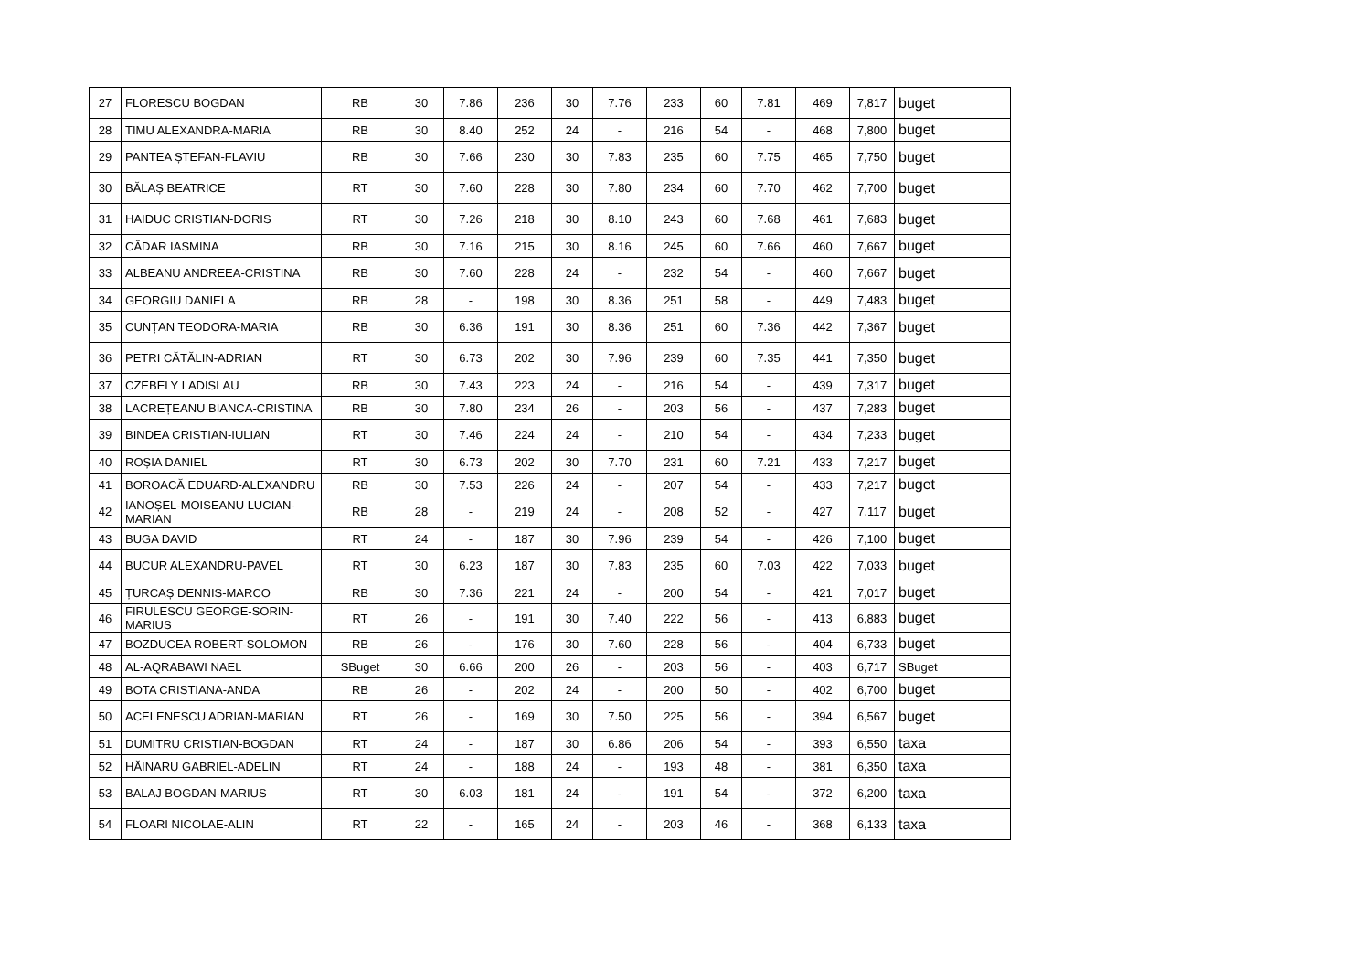| 27 | FLORESCU BOGDAN | RB | 30 | 7.86 | 236 | 30 | 7.76 | 233 | 60 | 7.81 | 469 | 7,817 | buget |
| 28 | TIMU ALEXANDRA-MARIA | RB | 30 | 8.40 | 252 | 24 | - | 216 | 54 | - | 468 | 7,800 | buget |
| 29 | PANTEA ȘTEFAN-FLAVIU | RB | 30 | 7.66 | 230 | 30 | 7.83 | 235 | 60 | 7.75 | 465 | 7,750 | buget |
| 30 | BĂLAȘ BEATRICE | RT | 30 | 7.60 | 228 | 30 | 7.80 | 234 | 60 | 7.70 | 462 | 7,700 | buget |
| 31 | HAIDUC CRISTIAN-DORIS | RT | 30 | 7.26 | 218 | 30 | 8.10 | 243 | 60 | 7.68 | 461 | 7,683 | buget |
| 32 | CĂDAR IASMINA | RB | 30 | 7.16 | 215 | 30 | 8.16 | 245 | 60 | 7.66 | 460 | 7,667 | buget |
| 33 | ALBEANU ANDREEA-CRISTINA | RB | 30 | 7.60 | 228 | 24 | - | 232 | 54 | - | 460 | 7,667 | buget |
| 34 | GEORGIU DANIELA | RB | 28 | - | 198 | 30 | 8.36 | 251 | 58 | - | 449 | 7,483 | buget |
| 35 | CUNȚAN TEODORA-MARIA | RB | 30 | 6.36 | 191 | 30 | 8.36 | 251 | 60 | 7.36 | 442 | 7,367 | buget |
| 36 | PETRI CĂTĂLIN-ADRIAN | RT | 30 | 6.73 | 202 | 30 | 7.96 | 239 | 60 | 7.35 | 441 | 7,350 | buget |
| 37 | CZEBELY LADISLAU | RB | 30 | 7.43 | 223 | 24 | - | 216 | 54 | - | 439 | 7,317 | buget |
| 38 | LACREȚEANU BIANCA-CRISTINA | RB | 30 | 7.80 | 234 | 26 | - | 203 | 56 | - | 437 | 7,283 | buget |
| 39 | BINDEA CRISTIAN-IULIAN | RT | 30 | 7.46 | 224 | 24 | - | 210 | 54 | - | 434 | 7,233 | buget |
| 40 | ROȘIA DANIEL | RT | 30 | 6.73 | 202 | 30 | 7.70 | 231 | 60 | 7.21 | 433 | 7,217 | buget |
| 41 | BOROACĂ EDUARD-ALEXANDRU | RB | 30 | 7.53 | 226 | 24 | - | 207 | 54 | - | 433 | 7,217 | buget |
| 42 | IANOȘEL-MOISEANU LUCIAN-MARIAN | RB | 28 | - | 219 | 24 | - | 208 | 52 | - | 427 | 7,117 | buget |
| 43 | BUGA DAVID | RT | 24 | - | 187 | 30 | 7.96 | 239 | 54 | - | 426 | 7,100 | buget |
| 44 | BUCUR ALEXANDRU-PAVEL | RT | 30 | 6.23 | 187 | 30 | 7.83 | 235 | 60 | 7.03 | 422 | 7,033 | buget |
| 45 | ȚURCAȘ DENNIS-MARCO | RB | 30 | 7.36 | 221 | 24 | - | 200 | 54 | - | 421 | 7,017 | buget |
| 46 | FIRULESCU GEORGE-SORIN-MARIUS | RT | 26 | - | 191 | 30 | 7.40 | 222 | 56 | - | 413 | 6,883 | buget |
| 47 | BOZDUCEA ROBERT-SOLOMON | RB | 26 | - | 176 | 30 | 7.60 | 228 | 56 | - | 404 | 6,733 | buget |
| 48 | AL-AQRABAWI NAEL | SBuget | 30 | 6.66 | 200 | 26 | - | 203 | 56 | - | 403 | 6,717 | SBuget |
| 49 | BOTA CRISTIANA-ANDA | RB | 26 | - | 202 | 24 | - | 200 | 50 | - | 402 | 6,700 | buget |
| 50 | ACELENESCU ADRIAN-MARIAN | RT | 26 | - | 169 | 30 | 7.50 | 225 | 56 | - | 394 | 6,567 | buget |
| 51 | DUMITRU CRISTIAN-BOGDAN | RT | 24 | - | 187 | 30 | 6.86 | 206 | 54 | - | 393 | 6,550 | taxa |
| 52 | HĂINARU GABRIEL-ADELIN | RT | 24 | - | 188 | 24 | - | 193 | 48 | - | 381 | 6,350 | taxa |
| 53 | BALAJ BOGDAN-MARIUS | RT | 30 | 6.03 | 181 | 24 | - | 191 | 54 | - | 372 | 6,200 | taxa |
| 54 | FLOARI NICOLAE-ALIN | RT | 22 | - | 165 | 24 | - | 203 | 46 | - | 368 | 6,133 | taxa |